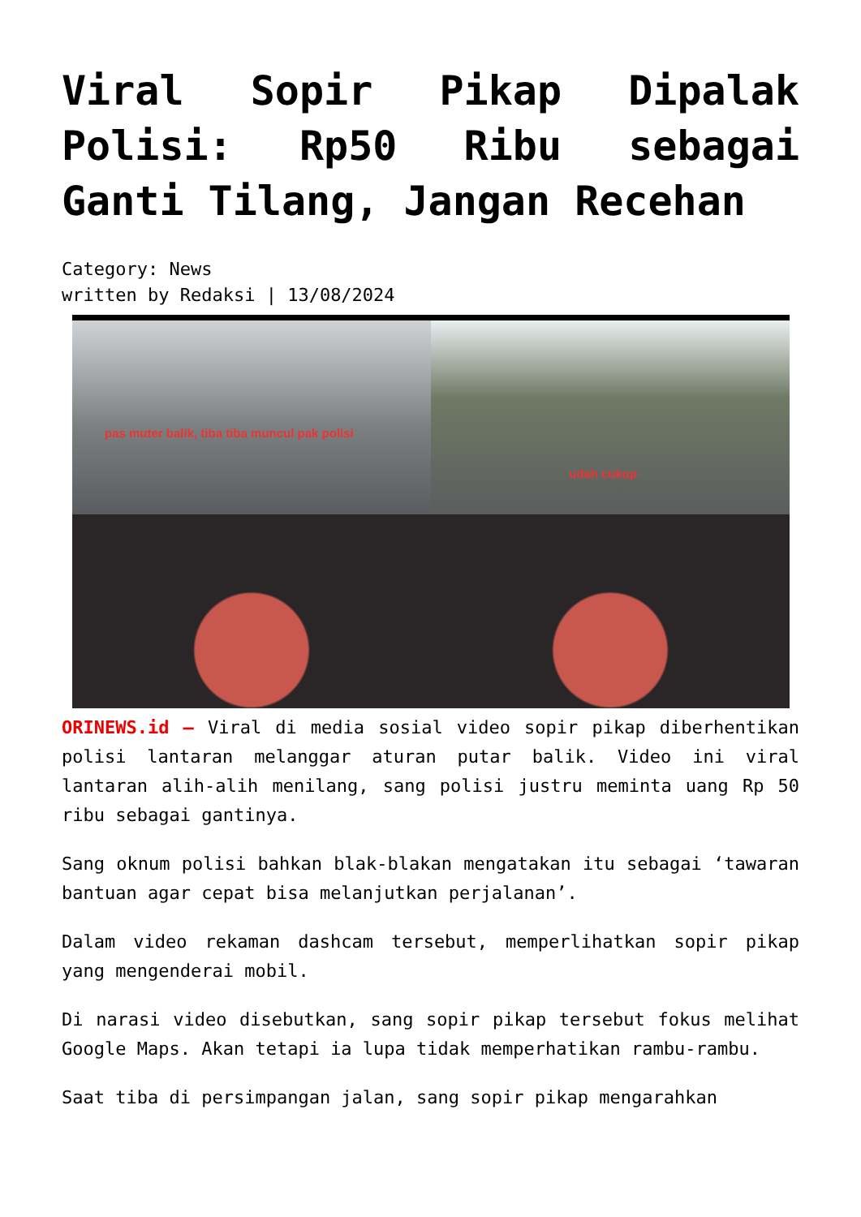Viral Sopir Pikap Dipalak Polisi: Rp50 Ribu sebagai Ganti Tilang, Jangan Recehan
Category: News
written by Redaksi | 13/08/2024
pas muter balik, tiba tiba muncul pak polisi
udah cukup
ORINEWS.id – Viral di media sosial video sopir pikap diberhentikan polisi lantaran melanggar aturan putar balik. Video ini viral lantaran alih-alih menilang, sang polisi justru meminta uang Rp 50 ribu sebagai gantinya.
Sang oknum polisi bahkan blak-blakan mengatakan itu sebagai ‘tawaran bantuan agar cepat bisa melanjutkan perjalanan’.
Dalam video rekaman dashcam tersebut, memperlihatkan sopir pikap yang mengenderai mobil.
Di narasi video disebutkan, sang sopir pikap tersebut fokus melihat Google Maps. Akan tetapi ia lupa tidak memperhatikan rambu-rambu.
Saat tiba di persimpangan jalan, sang sopir pikap mengarahkan